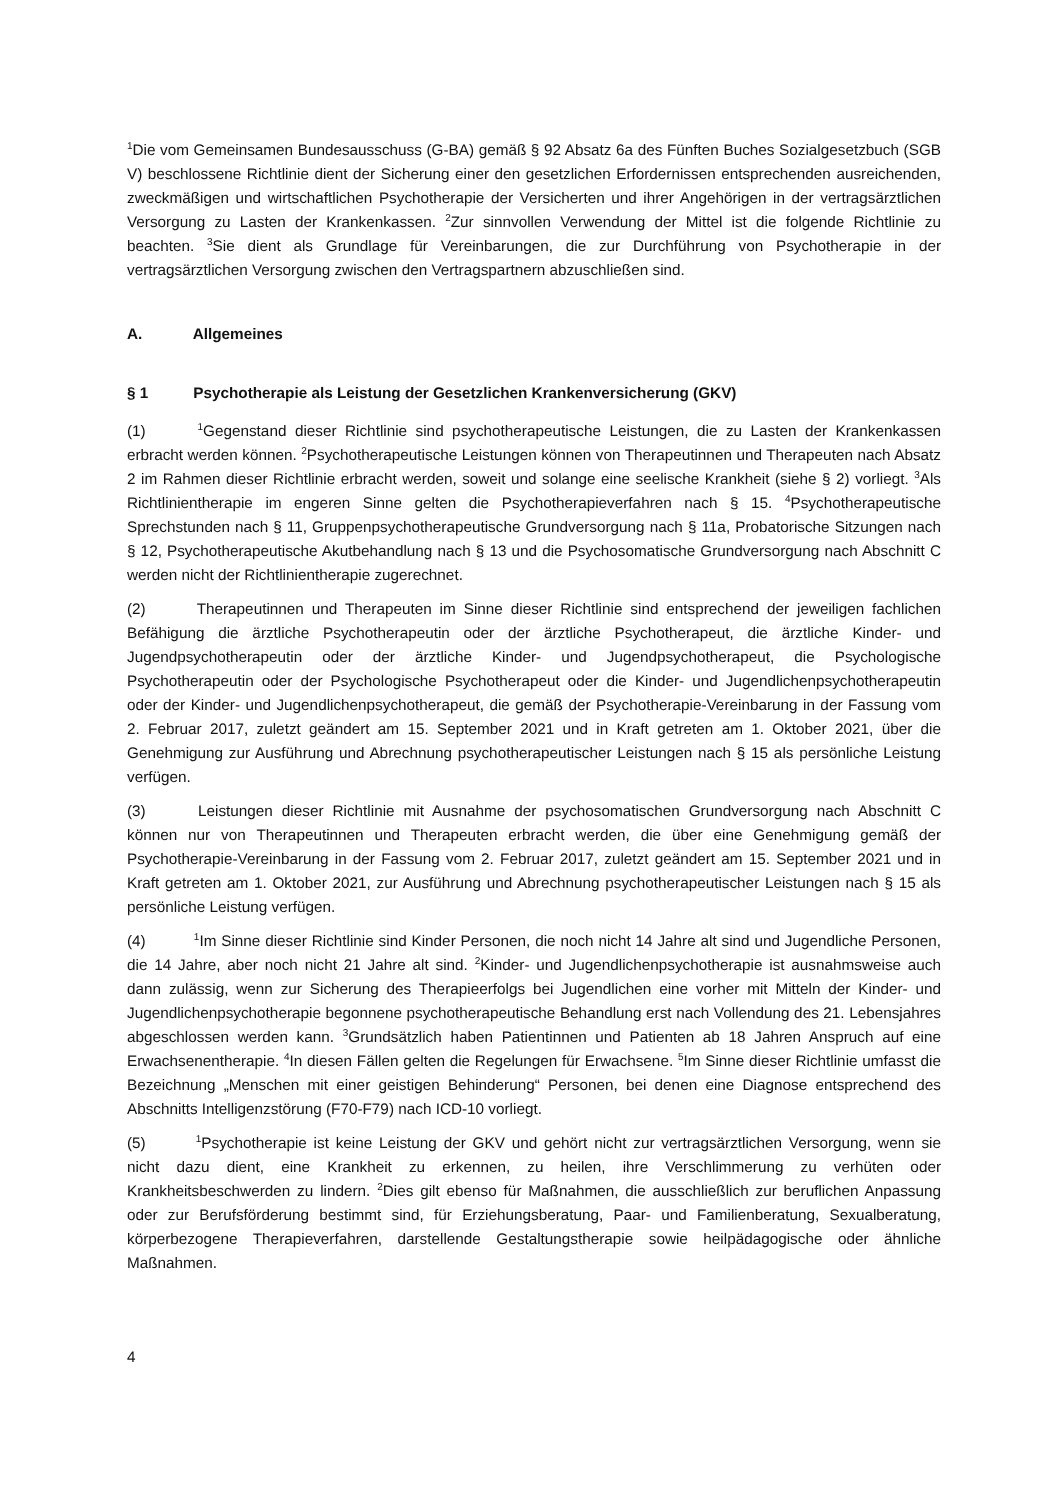<sup>1</sup> Die vom Gemeinsamen Bundesausschuss (G-BA) gemäß § 92 Absatz 6a des Fünften Buches Sozialgesetzbuch (SGB V) beschlossene Richtlinie dient der Sicherung einer den gesetzlichen Erfordernissen entsprechenden ausreichenden, zweckmäßigen und wirtschaftlichen Psychotherapie der Versicherten und ihrer Angehörigen in der vertragsärztlichen Versorgung zu Lasten der Krankenkassen. <sup>2</sup>Zur sinnvollen Verwendung der Mittel ist die folgende Richtlinie zu beachten. <sup>3</sup>Sie dient als Grundlage für Vereinbarungen, die zur Durchführung von Psychotherapie in der vertragsärztlichen Versorgung zwischen den Vertragspartnern abzuschließen sind.
A. Allgemeines
§ 1 Psychotherapie als Leistung der Gesetzlichen Krankenversicherung (GKV)
(1) <sup>1</sup>Gegenstand dieser Richtlinie sind psychotherapeutische Leistungen, die zu Lasten der Krankenkassen erbracht werden können. <sup>2</sup>Psychotherapeutische Leistungen können von Therapeutinnen und Therapeuten nach Absatz 2 im Rahmen dieser Richtlinie erbracht werden, soweit und solange eine seelische Krankheit (siehe § 2) vorliegt. <sup>3</sup>Als Richtlinientherapie im engeren Sinne gelten die Psychotherapieverfahren nach § 15. <sup>4</sup>Psychotherapeutische Sprechstunden nach § 11, Gruppenpsychotherapeutische Grundversorgung nach § 11a, Probatorische Sitzungen nach § 12, Psychotherapeutische Akutbehandlung nach § 13 und die Psychosomatische Grundversorgung nach Abschnitt C werden nicht der Richtlinientherapie zugerechnet.
(2) Therapeutinnen und Therapeuten im Sinne dieser Richtlinie sind entsprechend der jeweiligen fachlichen Befähigung die ärztliche Psychotherapeutin oder der ärztliche Psychotherapeut, die ärztliche Kinder- und Jugendpsychotherapeutin oder der ärztliche Kinder- und Jugendpsychotherapeut, die Psychologische Psychotherapeutin oder der Psychologische Psychotherapeut oder die Kinder- und Jugendlichenpsychotherapeutin oder der Kinder- und Jugendlichenpsychotherapeut, die gemäß der Psychotherapie-Vereinbarung in der Fassung vom 2. Februar 2017, zuletzt geändert am 15. September 2021 und in Kraft getreten am 1. Oktober 2021, über die Genehmigung zur Ausführung und Abrechnung psychotherapeutischer Leistungen nach § 15 als persönliche Leistung verfügen.
(3) Leistungen dieser Richtlinie mit Ausnahme der psychosomatischen Grundversorgung nach Abschnitt C können nur von Therapeutinnen und Therapeuten erbracht werden, die über eine Genehmigung gemäß der Psychotherapie-Vereinbarung in der Fassung vom 2. Februar 2017, zuletzt geändert am 15. September 2021 und in Kraft getreten am 1. Oktober 2021, zur Ausführung und Abrechnung psychotherapeutischer Leistungen nach § 15 als persönliche Leistung verfügen.
(4) <sup>1</sup>Im Sinne dieser Richtlinie sind Kinder Personen, die noch nicht 14 Jahre alt sind und Jugendliche Personen, die 14 Jahre, aber noch nicht 21 Jahre alt sind. <sup>2</sup>Kinder- und Jugendlichenpsychotherapie ist ausnahmsweise auch dann zulässig, wenn zur Sicherung des Therapieerfolgs bei Jugendlichen eine vorher mit Mitteln der Kinder- und Jugendlichenpsychotherapie begonnene psychotherapeutische Behandlung erst nach Vollendung des 21. Lebensjahres abgeschlossen werden kann. <sup>3</sup>Grundsätzlich haben Patientinnen und Patienten ab 18 Jahren Anspruch auf eine Erwachsenentherapie. <sup>4</sup>In diesen Fällen gelten die Regelungen für Erwachsene. <sup>5</sup>Im Sinne dieser Richtlinie umfasst die Bezeichnung „Menschen mit einer geistigen Behinderung“ Personen, bei denen eine Diagnose entsprechend des Abschnitts Intelligenzstörung (F70-F79) nach ICD-10 vorliegt.
(5) <sup>1</sup>Psychotherapie ist keine Leistung der GKV und gehört nicht zur vertragsärztlichen Versorgung, wenn sie nicht dazu dient, eine Krankheit zu erkennen, zu heilen, ihre Verschlimmerung zu verhüten oder Krankheitsbeschwerden zu lindern. <sup>2</sup>Dies gilt ebenso für Maßnahmen, die ausschließlich zur beruflichen Anpassung oder zur Berufsförderung bestimmt sind, für Erziehungsberatung, Paar- und Familienberatung, Sexualberatung, körperbezogene Therapieverfahren, darstellende Gestaltungstherapie sowie heilpädagogische oder ähnliche Maßnahmen.
4